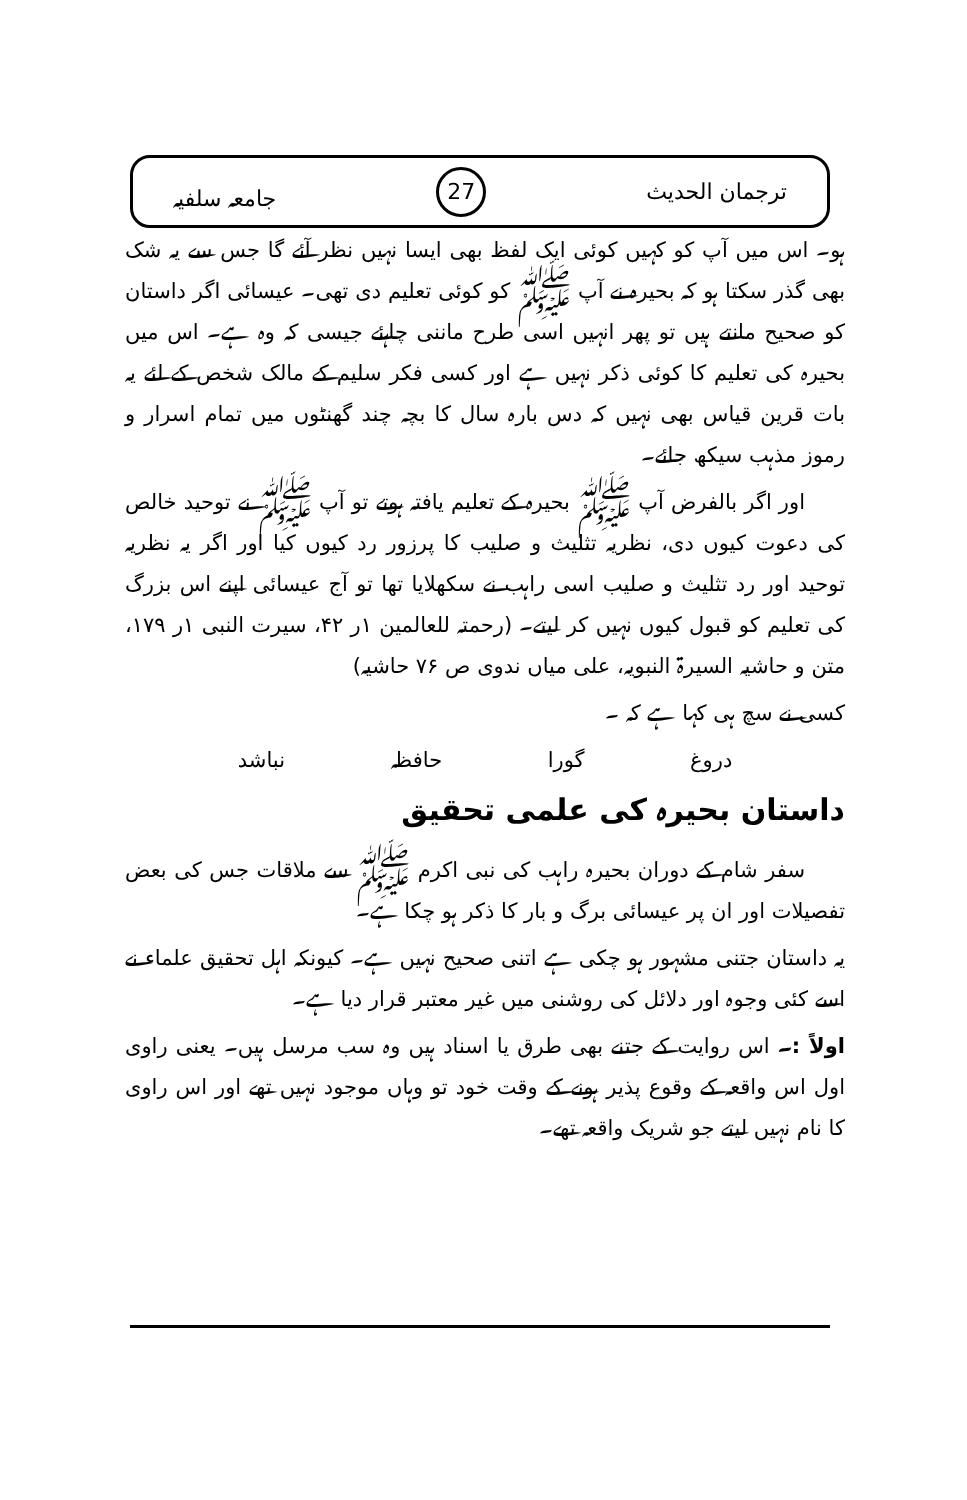ترجمان الحدیث 27 جامعہ سلفیہ
ہو۔ اس میں آپ کو کہیں کوئی ایک لفظ بھی ایسا نہیں نظر آئے گا جس سے یہ شک بھی گذر سکتا ہو کہ بحیرہ نے آپ ﷺ کو کوئی تعلیم دی تھی۔ عیسائی اگر داستان کو صحیح مانتے ہیں تو پھر انہیں اسی طرح ماننی چاہئے جیسی کہ وہ ہے۔ اس میں بحیرہ کی تعلیم کا کوئی ذکر نہیں ہے اور کسی فکر سلیم کے مالک شخص کے لئے یہ بات قرین قیاس بھی نہیں کہ دس بارہ سال کا بچہ چند گھنٹوں میں تمام اسرار و رموز مذہب سیکھ جائے۔
اور اگر بالفرض آپ ﷺ بحیرہ کے تعلیم یافتہ ہوتے تو آپ ﷺ نے توحید خالص کی دعوت کیوں دی، نظریہ تثلیث و صلیب کا پرزور رد کیوں کیا اور اگر یہ نظریہ توحید اور رد تثلیث و صلیب اسی راہب نے سکھلایا تھا تو آج عیسائی اپنے اس بزرگ کی تعلیم کو قبول کیوں نہیں کر لیتے۔ (رحمتہ للعالمین ۱ر ۴۲، سیرت النبی ۱ر ۱۷۹، متن و حاشیہ السیرۃ النبویہ، علی میاں ندوی ص ۷۶ حاشیہ)
کسی نے سچ ہی کہا ہے کہ ۔
دروغ گورا حافظہ نباشد
داستان بحیرہ کی علمی تحقیق
سفر شام کے دوران بحیرہ راہب کی نبی اکرم ﷺ سے ملاقات جس کی بعض تفصیلات اور ان پر عیسائی برگ و بار کا ذکر ہو چکا ہے۔
یہ داستان جتنی مشہور ہو چکی ہے اتنی صحیح نہیں ہے۔ کیونکہ اہل تحقیق علماء نے اسے کئی وجوہ اور دلائل کی روشنی میں غیر معتبر قرار دیا ہے۔
اولاً :۔ اس روایت کے جتنے بھی طرق یا اسناد ہیں وہ سب مرسل ہیں۔ یعنی راوی اول اس واقعہ کے وقوع پذیر ہونے کے وقت خود تو وہاں موجود نہیں تھے اور اس راوی کا نام نہیں لیتے جو شریک واقعہ تھے۔